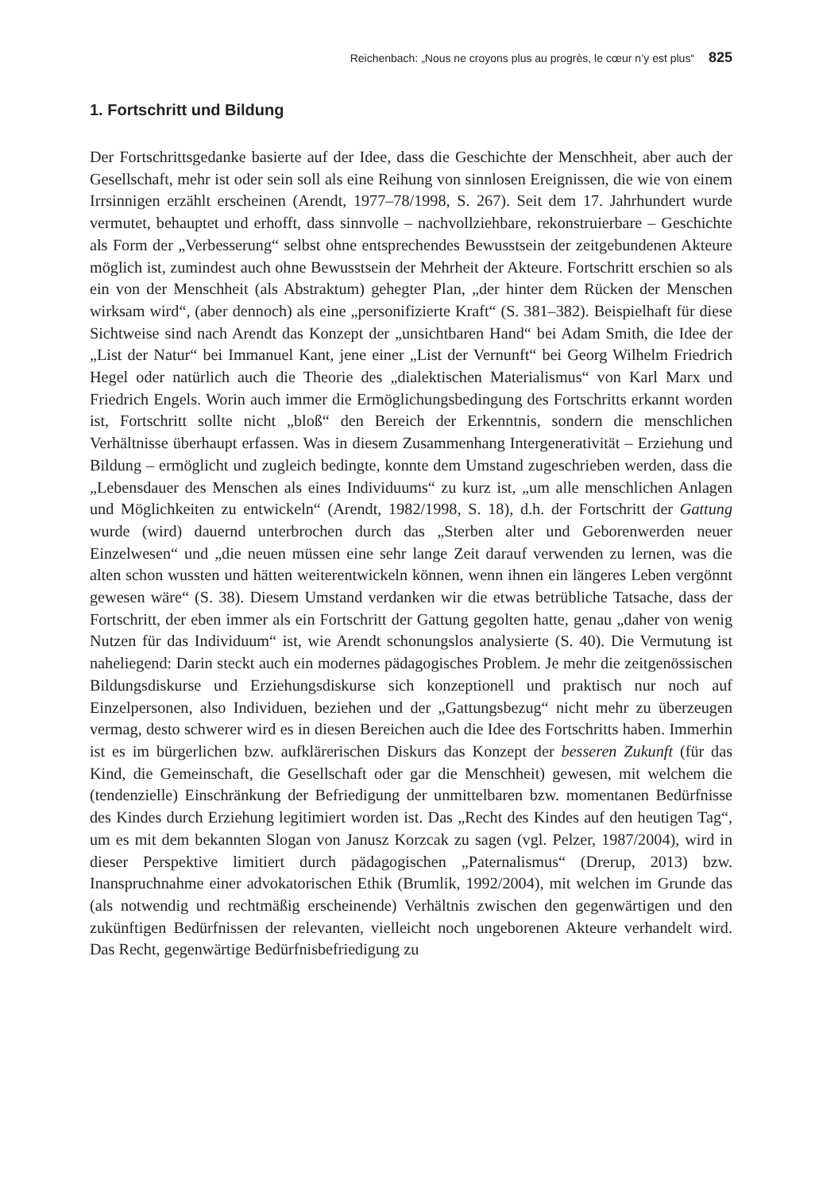Reichenbach: „Nous ne croyons plus au progrès, le cœur n’y est plus“ 825
1. Fortschritt und Bildung
Der Fortschrittsgedanke basierte auf der Idee, dass die Geschichte der Menschheit, aber auch der Gesellschaft, mehr ist oder sein soll als eine Reihung von sinnlosen Ereignissen, die wie von einem Irrsinnigen erzählt erscheinen (Arendt, 1977–78/1998, S. 267). Seit dem 17. Jahrhundert wurde vermutet, behauptet und erhofft, dass sinnvolle – nachvollziehbare, rekonstruierbare – Geschichte als Form der „Verbesserung“ selbst ohne entsprechendes Bewusstsein der zeitgebundenen Akteure möglich ist, zumindest auch ohne Bewusstsein der Mehrheit der Akteure. Fortschritt erschien so als ein von der Menschheit (als Abstraktum) gehegter Plan, „der hinter dem Rücken der Menschen wirksam wird“, (aber dennoch) als eine „personifizierte Kraft“ (S. 381–382). Beispielhaft für diese Sichtweise sind nach Arendt das Konzept der „unsichtbaren Hand“ bei Adam Smith, die Idee der „List der Natur“ bei Immanuel Kant, jene einer „List der Vernunft“ bei Georg Wilhelm Friedrich Hegel oder natürlich auch die Theorie des „dialektischen Materialismus“ von Karl Marx und Friedrich Engels. Worin auch immer die Ermöglichungsbedingung des Fortschritts erkannt worden ist, Fortschritt sollte nicht „bloß“ den Bereich der Erkenntnis, sondern die menschlichen Verhältnisse überhaupt erfassen. Was in diesem Zusammenhang Intergenerativität – Erziehung und Bildung – ermöglicht und zugleich bedingte, konnte dem Umstand zugeschrieben werden, dass die „Lebensdauer des Menschen als eines Individuums“ zu kurz ist, „um alle menschlichen Anlagen und Möglichkeiten zu entwickeln“ (Arendt, 1982/1998, S. 18), d.h. der Fortschritt der Gattung wurde (wird) dauernd unterbrochen durch das „Sterben alter und Geborenwerden neuer Einzelwesen“ und „die neuen müssen eine sehr lange Zeit darauf verwenden zu lernen, was die alten schon wussten und hätten weiterentwickeln können, wenn ihnen ein längeres Leben vergönnt gewesen wäre“ (S. 38). Diesem Umstand verdanken wir die etwas betrübliche Tatsache, dass der Fortschritt, der eben immer als ein Fortschritt der Gattung gegolten hatte, genau „daher von wenig Nutzen für das Individuum“ ist, wie Arendt schonungslos analysierte (S. 40). Die Vermutung ist naheliegend: Darin steckt auch ein modernes pädagogisches Problem. Je mehr die zeitgenössischen Bildungsdiskurse und Erziehungsdiskurse sich konzeptionell und praktisch nur noch auf Einzelpersonen, also Individuen, beziehen und der „Gattungsbezug“ nicht mehr zu überzeugen vermag, desto schwerer wird es in diesen Bereichen auch die Idee des Fortschritts haben. Immerhin ist es im bürgerlichen bzw. aufklärerischen Diskurs das Konzept der besseren Zukunft (für das Kind, die Gemeinschaft, die Gesellschaft oder gar die Menschheit) gewesen, mit welchem die (tendenzielle) Einschränkung der Befriedigung der unmittelbaren bzw. momentanen Bedürfnisse des Kindes durch Erziehung legitimiert worden ist. Das „Recht des Kindes auf den heutigen Tag“, um es mit dem bekannten Slogan von Janusz Korzcak zu sagen (vgl. Pelzer, 1987/2004), wird in dieser Perspektive limitiert durch pädagogischen „Paternalismus“ (Drerup, 2013) bzw. Inanspruchnahme einer advokatorischen Ethik (Brumlik, 1992/2004), mit welchen im Grunde das (als notwendig und rechtmäßig erscheinende) Verhältnis zwischen den gegenwärtigen und den zukünftigen Bedürfnissen der relevanten, vielleicht noch ungeborenen Akteure verhandelt wird. Das Recht, gegenwärtige Bedürfnisbefriedigung zu